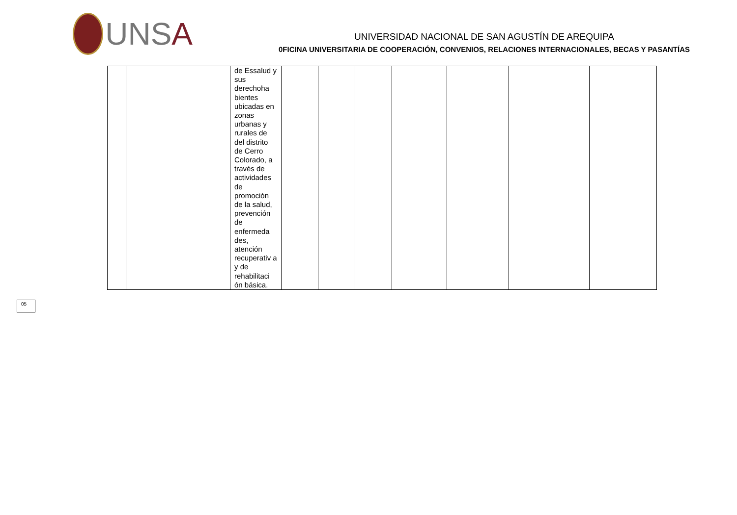UNSA
UNIVERSIDAD NACIONAL DE SAN AGUSTÍN DE AREQUIPA
0FICINA UNIVERSITARIA DE COOPERACIÓN, CONVENIOS, RELACIONES INTERNACIONALES, BECAS Y PASANTÍAS
| | | de Essalud y sus derechoha bientes ubicadas en zonas urbanas y rurales de del distrito de Cerro Colorado, a través de actividades de promoción de la salud, prevención de enfermeda des, atención recuperativ a y de rehabilitaci ón básica. | | | | | | | |
05